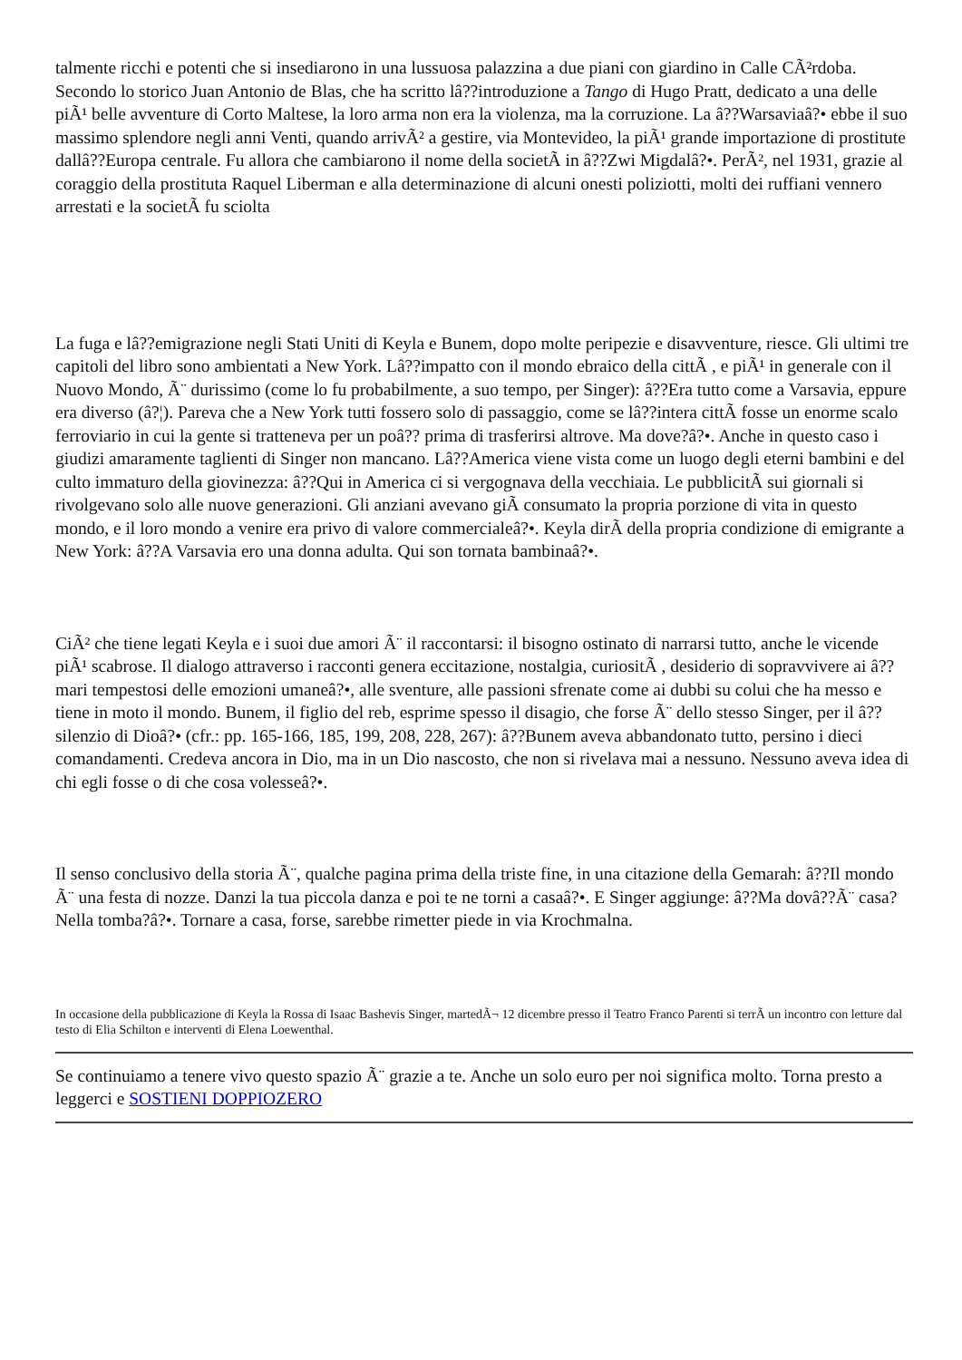talmente ricchi e potenti che si insediarono in una lussuosa palazzina a due piani con giardino in Calle CÃ²rdoba. Secondo lo storico Juan Antonio de Blas, che ha scritto lâ??introduzione a Tango di Hugo Pratt, dedicato a una delle piÃ¹ belle avventure di Corto Maltese, la loro arma non era la violenza, ma la corruzione. La â??Warsaviaâ?• ebbe il suo massimo splendore negli anni Venti, quando arrivÃ² a gestire, via Montevideo, la piÃ¹ grande importazione di prostitute dallâ??Europa centrale. Fu allora che cambiarono il nome della societÃ in â??Zwi Migdalâ?•. PerÃ², nel 1931, grazie al coraggio della prostituta Raquel Liberman e alla determinazione di alcuni onesti poliziotti, molti dei ruffiani vennero arrestati e la societÃ fu sciolta
La fuga e lâ??emigrazione negli Stati Uniti di Keyla e Bunem, dopo molte peripezie e disavventure, riesce. Gli ultimi tre capitoli del libro sono ambientati a New York. Lâ??impatto con il mondo ebraico della cittÃ , e piÃ¹ in generale con il Nuovo Mondo, Ã¨ durissimo (come lo fu probabilmente, a suo tempo, per Singer): â??Era tutto come a Varsavia, eppure era diverso (â?¦). Pareva che a New York tutti fossero solo di passaggio, come se lâ??intera cittÃ fosse un enorme scalo ferroviario in cui la gente si tratteneva per un poâ?? prima di trasferirsi altrove. Ma dove?â?•. Anche in questo caso i giudizi amaramente taglienti di Singer non mancano. Lâ??America viene vista come un luogo degli eterni bambini e del culto immaturo della giovinezza: â??Qui in America ci si vergognava della vecchiaia. Le pubblicitÃ sui giornali si rivolgevano solo alle nuove generazioni. Gli anziani avevano giÃ consumato la propria porzione di vita in questo mondo, e il loro mondo a venire era privo di valore commercialeâ?•. Keyla dirÃ della propria condizione di emigrante a New York: â??A Varsavia ero una donna adulta. Qui son tornata bambinaâ?•.
CiÃ² che tiene legati Keyla e i suoi due amori Ã¨ il raccontarsi: il bisogno ostinato di narrarsi tutto, anche le vicende piÃ¹ scabrose. Il dialogo attraverso i racconti genera eccitazione, nostalgia, curiositÃ , desiderio di sopravvivere ai â??mari tempestosi delle emozioni umaneâ?•, alle sventure, alle passioni sfrenate come ai dubbi su colui che ha messo e tiene in moto il mondo. Bunem, il figlio del reb, esprime spesso il disagio, che forse Ã¨ dello stesso Singer, per il â??silenzio di Dioâ?• (cfr.: pp. 165-166, 185, 199, 208, 228, 267): â??Bunem aveva abbandonato tutto, persino i dieci comandamenti. Credeva ancora in Dio, ma in un Dio nascosto, che non si rivelava mai a nessuno. Nessuno aveva idea di chi egli fosse o di che cosa volesseâ?•.
Il senso conclusivo della storia Ã¨, qualche pagina prima della triste fine, in una citazione della Gemarah: â??Il mondo Ã¨ una festa di nozze. Danzi la tua piccola danza e poi te ne torni a casaâ?•. E Singer aggiunge: â??Ma dovâ??Ã¨ casa? Nella tomba?â?•. Tornare a casa, forse, sarebbe rimetter piede in via Krochmalna.
In occasione della pubblicazione di Keyla la Rossa di Isaac Bashevis Singer, martedÃ¬ 12 dicembre presso il Teatro Franco Parenti si terrÃ un incontro con letture dal testo di Elia Schilton e interventi di Elena Loewenthal.
Se continuiamo a tenere vivo questo spazio Ã¨ grazie a te. Anche un solo euro per noi significa molto. Torna presto a leggerci e SOSTIENI DOPPIOZERO